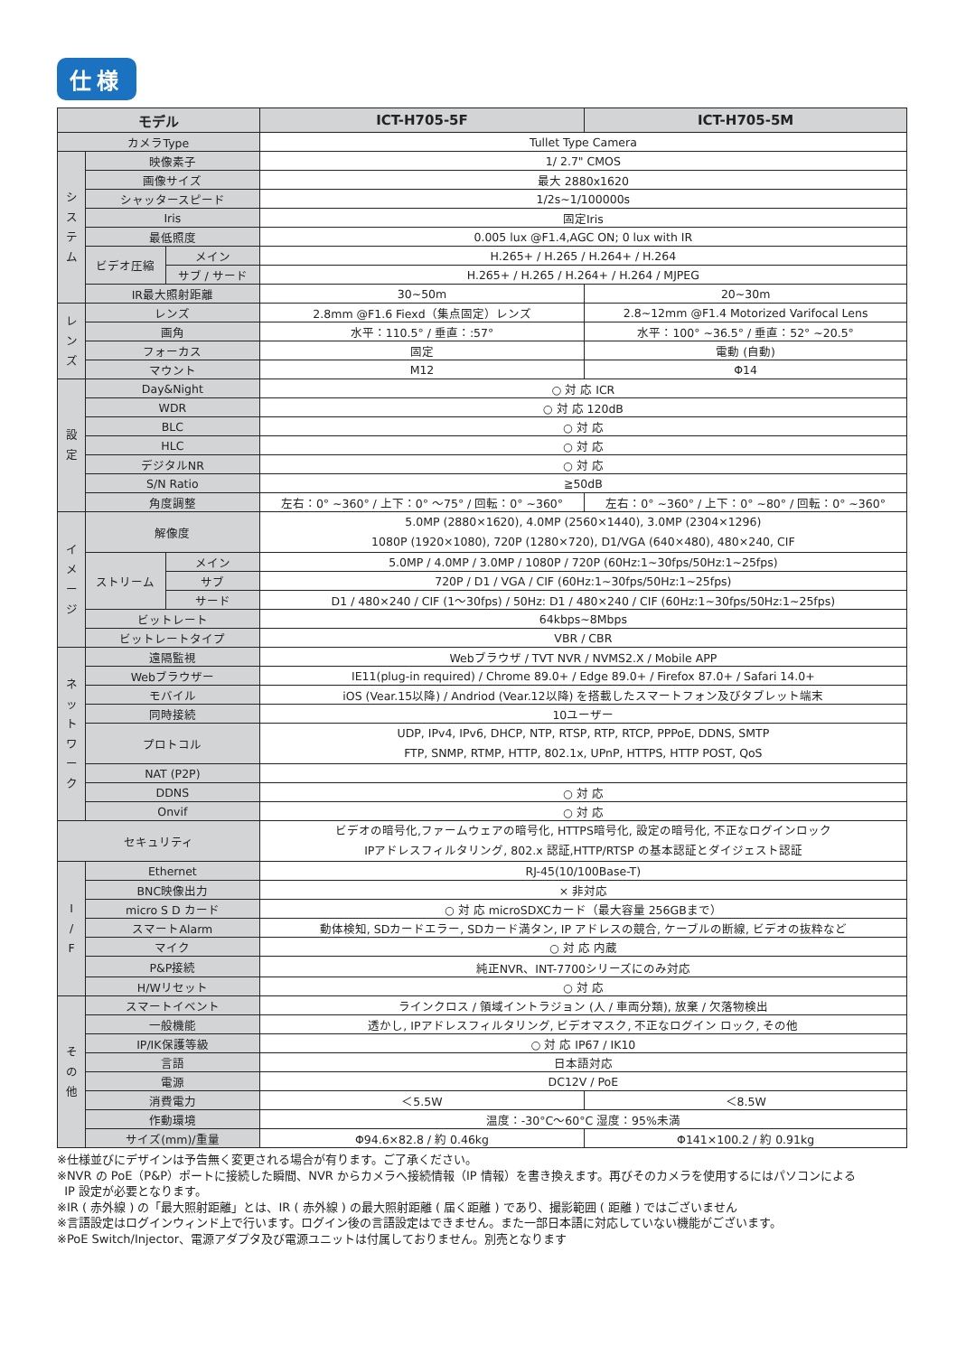仕様
| モデル | | | ICT-H705-5F | ICT-H705-5M |
| --- | --- | --- | --- | --- |
| カメラType | | | Tullet Type Camera | |
| シ ス テ ム | 映像素子 | | 1/ 2.7" CMOS | |
| | 画像サイズ | | 最大 2880x1620 | |
| | シャッタースピード | | 1/2s~1/100000s | |
| | Iris | | 固定Iris | |
| | 最低照度 | | 0.005 lux @F1.4,AGC ON; 0 lux with IR | |
| | ビデオ圧縮 | メイン | H.265+ / H.265 / H.264+ / H.264 | |
| | | サブ / サード | H.265+ / H.265 / H.264+ / H.264 / MJPEG | |
| | IR最大照射距離 | | 30~50m | 20~30m |
| レ ン ズ | レンズ | | 2.8mm @F1.6 Fiexd（集点固定）レンズ | 2.8~12mm @F1.4 Motorized Varifocal Lens |
| | 画角 | | 水平：110.5° / 垂直：:57° | 水平：100° ~36.5° / 垂直：52° ~20.5° |
| | フォーカス | | 固定 | 電動 (自動) |
| | マウント | | M12 | Φ14 |
| 設 定 | Day&Night | | ○ 対 応 ICR | |
| | WDR | | ○ 対 応 120dB | |
| | BLC | | ○ 対 応 | |
| | HLC | | ○ 対 応 | |
| | デジタルNR | | ○ 対 応 | |
| | S/N Ratio | | ≧50dB | |
| | 角度調整 | | 左右：0° ~360° / 上下：0° 〜75° / 回転：0° ~360° | 左右：0° ~360° / 上下：0° ~80° / 回転：0° ~360° |
| イ メ ー ジ | 解像度 | | 5.0MP (2880×1620), 4.0MP (2560×1440), 3.0MP (2304×1296) 1080P (1920×1080), 720P (1280×720), D1/VGA (640×480), 480×240, CIF | |
| | ストリーム | メイン | 5.0MP / 4.0MP / 3.0MP / 1080P / 720P (60Hz:1~30fps/50Hz:1~25fps) | |
| | | サブ | 720P / D1 / VGA / CIF (60Hz:1~30fps/50Hz:1~25fps) | |
| | | サード | D1 / 480×240 / CIF (1〜30fps) / 50Hz: D1 / 480×240 / CIF (60Hz:1~30fps/50Hz:1~25fps) | |
| | ビットレート | | 64kbps~8Mbps | |
| | ビットレートタイプ | | VBR / CBR | |
| ネ ッ ト ワ ー ク | 遠隔監視 | | Webブラウザ / TVT NVR / NVMS2.X / Mobile APP | |
| | Webブラウザー | | IE11(plug-in required) / Chrome 89.0+ / Edge 89.0+ / Firefox 87.0+ / Safari 14.0+ | |
| | モバイル | | iOS (Vear.15以降) / Andriod (Vear.12以降) を搭載したスマートフォン及びタブレット端末 | |
| | 同時接続 | | 10ユーザー | |
| | プロトコル | | UDP, IPv4, IPv6, DHCP, NTP, RTSP, RTP, RTCP, PPPoE, DDNS, SMTP FTP, SNMP, RTMP, HTTP, 802.1x, UPnP, HTTPS, HTTP POST, QoS | |
| | NAT (P2P) | | | |
| | DDNS | | ○ 対 応 | |
| | Onvif | | ○ 対 応 | |
| セキュリティ | | | ビデオの暗号化,ファームウェアの暗号化, HTTPS暗号化, 設定の暗号化, 不正なログインロック IPアドレスフィルタリング, 802.x 認証,HTTP/RTSP の基本認証とダイジェスト認証 | |
| I / F | Ethernet | | RJ-45(10/100Base-T) | |
| | BNC映像出力 | | × 非対応 | |
| | micro S D カード | | ○ 対 応 microSDXCカード（最大容量 256GBまで） | |
| | スマートAlarm | | 動体検知, SDカードエラー, SDカード満タン, IP アドレスの競合, ケーブルの断線, ビデオの抜粋など | |
| | マイク | | ○ 対 応 内蔵 | |
| | P&P接続 | | 純正NVR、INT-7700シリーズにのみ対応 | |
| | H/Wリセット | | ○ 対 応 | |
| そ の 他 | スマートイベント | | ラインクロス / 領域イントラジョン (人 / 車両分類), 放棄 / 欠落物検出 | |
| | 一般機能 | | 透かし, IPアドレスフィルタリング, ビデオマスク, 不正なログイン ロック, その他 | |
| | IP/IK保護等級 | | ○ 対 応 IP67 / IK10 | |
| | 言語 | | 日本語対応 | |
| | 電源 | | DC12V / PoE | |
| | 消費電力 | | ＜5.5W | ＜8.5W |
| | 作動環境 | | 温度：-30°C〜60°C 湿度：95%未満 | |
| | サイズ(mm)/重量 | | Φ94.6×82.8 / 約 0.46kg | Φ141×100.2 / 約 0.91kg |
※仕様並びにデザインは予告無く変更される場合が有ります。ご了承ください。
※NVR の PoE（P&P）ポートに接続した瞬間、NVR からカメラへ接続情報（IP 情報）を書き換えます。再びそのカメラを使用するにはパソコンによる
IP 設定が必要となります。
※IR ( 赤外線 ) の「最大照射距離」とは、IR ( 赤外線 ) の最大照射距離 ( 届く距離 ) であり、撮影範囲 ( 距離 ) ではございません
※言語設定はログインウィンド上で行います。ログイン後の言語設定はできません。また一部日本語に対応していない機能がございます。
※PoE Switch/Injector、電源アダプタ及び電源ユニットは付属しておりません。別売となります